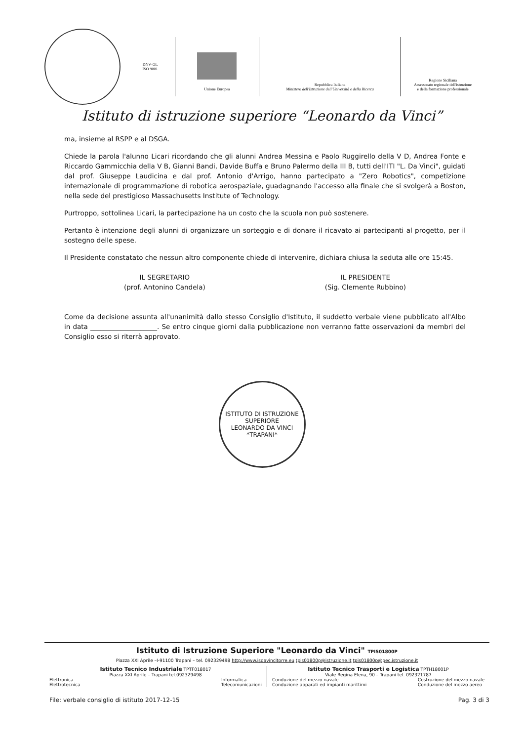DNV·GL
ISO 9001
Unione Europea
Repubblica Italiana
Ministero dell'Istruzione dell'Università e della Ricerca
Regione Siciliana
Assessorato regionale dell'istruzione
e della formazione professionale
Istituto di istruzione superiore “Leonardo da Vinci”
ma, insieme al RSPP e al DSGA.
Chiede la parola l'alunno Licari ricordando che gli alunni Andrea Messina e Paolo Ruggirello della V D, Andrea Fonte e Riccardo Gammicchia della V B, Gianni Bandi, Davide Buffa e Bruno Palermo della III B, tutti dell'ITI "L. Da Vinci", guidati dal prof. Giuseppe Laudicina e dal prof. Antonio d'Arrigo, hanno partecipato a "Zero Robotics", competizione internazionale di programmazione di robotica aerospaziale, guadagnando l'accesso alla finale che si svolgerà a Boston, nella sede del prestigioso Massachusetts Institute of Technology.
Purtroppo, sottolinea Licari, la partecipazione ha un costo che la scuola non può sostenere.
Pertanto è intenzione degli alunni di organizzare un sorteggio e di donare il ricavato ai partecipanti al progetto, per il sostegno delle spese.
Il Presidente constatato che nessun altro componente chiede di intervenire, dichiara chiusa la seduta alle ore 15:45.
IL SEGRETARIO
(prof. Antonino Candela)
IL PRESIDENTE
(Sig. Clemente Rubbino)
Come da decisione assunta all'unanimità dallo stesso Consiglio d'Istituto, il suddetto verbale viene pubblicato all'Albo in data ____________________. Se entro cinque giorni dalla pubblicazione non verranno fatte osservazioni da membri del Consiglio esso si riterrà approvato.
ISTITUTO DI ISTRUZIONE SUPERIORE
LEONARDO DA VINCI
*TRAPANI*
Istituto di Istruzione Superiore "Leonardo da Vinci" TPIS01800P
Piazza XXI Aprile –I-91100 Trapani – tel. 092329498 http://www.isdavincitorre.eu tpis01800p@istruzione.it tpis01800p@pec.istruzione.it
Istituto Tecnico Industriale TPTF018017
Piazza XXI Aprile – Trapani tel.092329498
Elettronica
Elettrotecnica Informatica
Telecomunicazioni
Istituto Tecnico Trasporti e Logistica TPTH18001P
Viale Regina Elena, 90 – Trapani tel. 092321787
Conduzione del mezzo navale
Conduzione apparati ed impianti marittimi Costruzione del mezzo navale
Conduzione del mezzo aereo
File: verbale consiglio di istituto 2017-12-15 Pag. 3 di 3